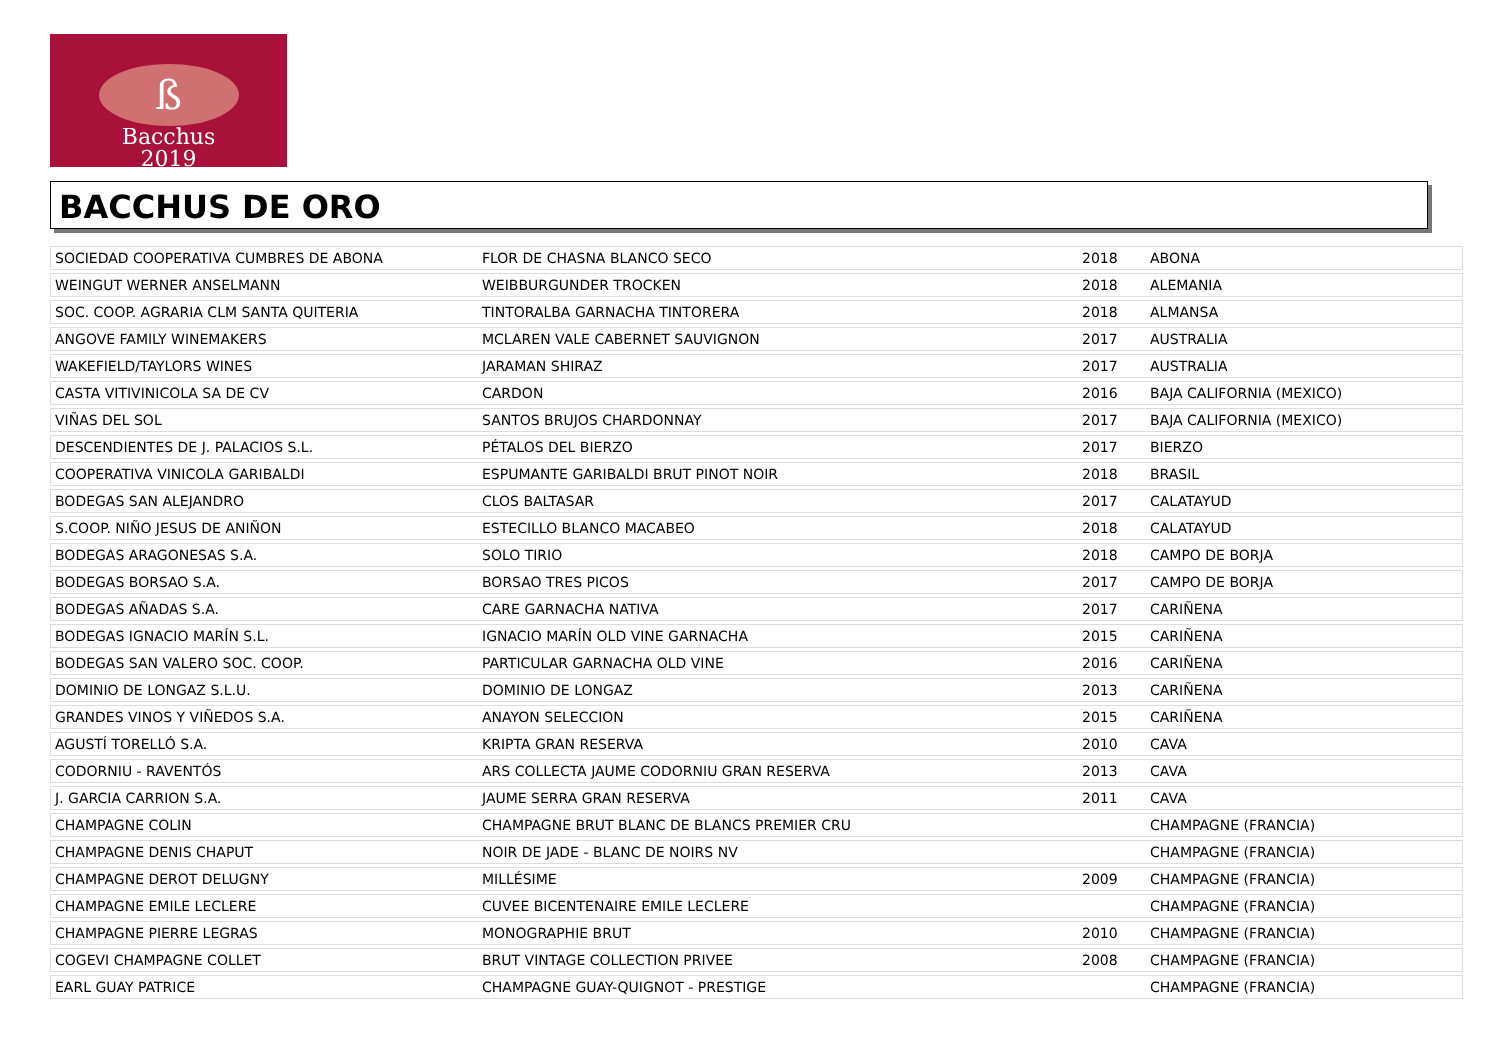ß
Bacchus
2019
BACCHUS DE ORO
| SOCIEDAD COOPERATIVA CUMBRES DE ABONA | FLOR DE CHASNA BLANCO SECO | 2018 | ABONA |
| WEINGUT WERNER ANSELMANN | WEIBBURGUNDER TROCKEN | 2018 | ALEMANIA |
| SOC. COOP. AGRARIA CLM SANTA QUITERIA | TINTORALBA GARNACHA TINTORERA | 2018 | ALMANSA |
| ANGOVE FAMILY WINEMAKERS | MCLAREN VALE CABERNET SAUVIGNON | 2017 | AUSTRALIA |
| WAKEFIELD/TAYLORS WINES | JARAMAN SHIRAZ | 2017 | AUSTRALIA |
| CASTA VITIVINICOLA SA DE CV | CARDON | 2016 | BAJA CALIFORNIA (MEXICO) |
| VIÑAS DEL SOL | SANTOS BRUJOS CHARDONNAY | 2017 | BAJA CALIFORNIA (MEXICO) |
| DESCENDIENTES DE J. PALACIOS S.L. | PÉTALOS DEL BIERZO | 2017 | BIERZO |
| COOPERATIVA VINICOLA GARIBALDI | ESPUMANTE GARIBALDI BRUT PINOT NOIR | 2018 | BRASIL |
| BODEGAS SAN ALEJANDRO | CLOS BALTASAR | 2017 | CALATAYUD |
| S.COOP. NIÑO JESUS DE ANIÑON | ESTECILLO BLANCO MACABEO | 2018 | CALATAYUD |
| BODEGAS ARAGONESAS S.A. | SOLO TIRIO | 2018 | CAMPO DE BORJA |
| BODEGAS BORSAO S.A. | BORSAO TRES PICOS | 2017 | CAMPO DE BORJA |
| BODEGAS AÑADAS S.A. | CARE GARNACHA NATIVA | 2017 | CARIÑENA |
| BODEGAS IGNACIO MARÍN S.L. | IGNACIO MARÍN OLD VINE GARNACHA | 2015 | CARIÑENA |
| BODEGAS SAN VALERO SOC. COOP. | PARTICULAR GARNACHA OLD VINE | 2016 | CARIÑENA |
| DOMINIO DE LONGAZ S.L.U. | DOMINIO DE LONGAZ | 2013 | CARIÑENA |
| GRANDES VINOS Y VIÑEDOS S.A. | ANAYON SELECCION | 2015 | CARIÑENA |
| AGUSTÍ TORELLÓ S.A. | KRIPTA GRAN RESERVA | 2010 | CAVA |
| CODORNIU - RAVENTÓS | ARS COLLECTA JAUME CODORNIU GRAN RESERVA | 2013 | CAVA |
| J. GARCIA CARRION S.A. | JAUME SERRA GRAN RESERVA | 2011 | CAVA |
| CHAMPAGNE COLIN | CHAMPAGNE BRUT BLANC DE BLANCS PREMIER CRU | | CHAMPAGNE (FRANCIA) |
| CHAMPAGNE DENIS CHAPUT | NOIR DE JADE - BLANC DE NOIRS NV | | CHAMPAGNE (FRANCIA) |
| CHAMPAGNE DEROT DELUGNY | MILLÉSIME | 2009 | CHAMPAGNE (FRANCIA) |
| CHAMPAGNE EMILE LECLERE | CUVEE BICENTENAIRE EMILE LECLERE | | CHAMPAGNE (FRANCIA) |
| CHAMPAGNE PIERRE LEGRAS | MONOGRAPHIE BRUT | 2010 | CHAMPAGNE (FRANCIA) |
| COGEVI CHAMPAGNE COLLET | BRUT VINTAGE COLLECTION PRIVEE | 2008 | CHAMPAGNE (FRANCIA) |
| EARL GUAY PATRICE | CHAMPAGNE GUAY-QUIGNOT - PRESTIGE | | CHAMPAGNE (FRANCIA) |